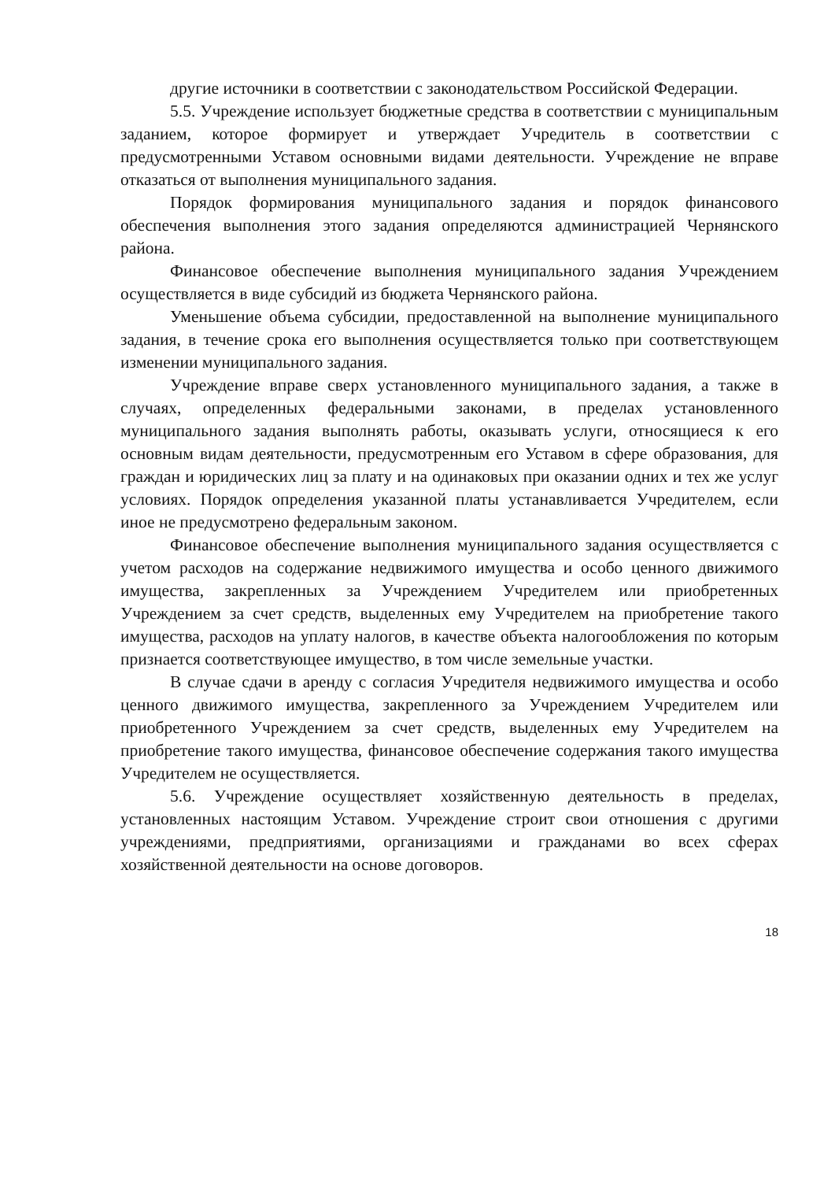другие источники в соответствии с законодательством Российской Федерации.
5.5. Учреждение использует бюджетные средства в соответствии с муниципальным заданием, которое формирует и утверждает Учредитель в соответствии с предусмотренными Уставом основными видами деятельности. Учреждение не вправе отказаться от выполнения муниципального задания.
Порядок формирования муниципального задания и порядок финансового обеспечения выполнения этого задания определяются администрацией Чернянского района.
Финансовое обеспечение выполнения муниципального задания Учреждением осуществляется в виде субсидий из бюджета Чернянского района.
Уменьшение объема субсидии, предоставленной на выполнение муниципального задания, в течение срока его выполнения осуществляется только при соответствующем изменении муниципального задания.
Учреждение вправе сверх установленного муниципального задания, а также в случаях, определенных федеральными законами, в пределах установленного муниципального задания выполнять работы, оказывать услуги, относящиеся к его основным видам деятельности, предусмотренным его Уставом в сфере образования, для граждан и юридических лиц за плату и на одинаковых при оказании одних и тех же услуг условиях. Порядок определения указанной платы устанавливается Учредителем, если иное не предусмотрено федеральным законом.
Финансовое обеспечение выполнения муниципального задания осуществляется с учетом расходов на содержание недвижимого имущества и особо ценного движимого имущества, закрепленных за Учреждением Учредителем или приобретенных Учреждением за счет средств, выделенных ему Учредителем на приобретение такого имущества, расходов на уплату налогов, в качестве объекта налогообложения по которым признается соответствующее имущество, в том числе земельные участки.
В случае сдачи в аренду с согласия Учредителя недвижимого имущества и особо ценного движимого имущества, закрепленного за Учреждением Учредителем или приобретенного Учреждением за счет средств, выделенных ему Учредителем на приобретение такого имущества, финансовое обеспечение содержания такого имущества Учредителем не осуществляется.
5.6. Учреждение осуществляет хозяйственную деятельность в пределах, установленных настоящим Уставом. Учреждение строит свои отношения с другими учреждениями, предприятиями, организациями и гражданами во всех сферах хозяйственной деятельности на основе договоров.
18